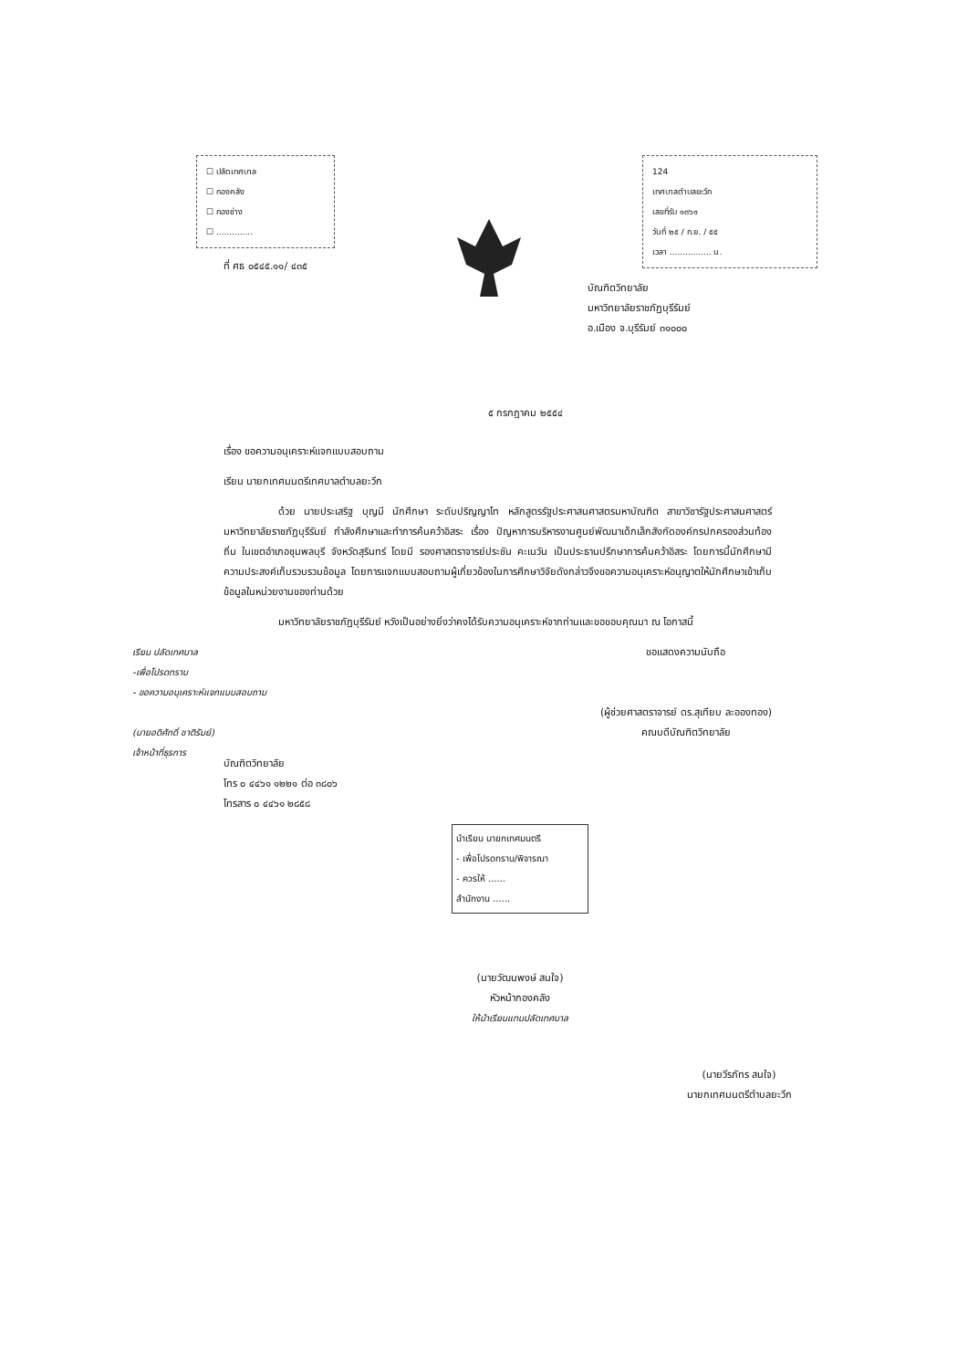☐ ปลัดเทศบาล
☐ กองคลัง
☐ กองช่าง
☐ ..............
ที่ ศธ ๐๕๔๕.๑๑/ ๔๓๕
124
เทศบาลตำบลยะวึก
เลขที่รับ ๑๓๖๑
วันที่ ๒๕ / ก.ย. / ๕๕
เวลา ................ น.
บัณฑิตวิทยาลัย
มหาวิทยาลัยราชภัฏบุรีรัมย์
อ.เมือง จ.บุรีรัมย์ ๓๑๐๐๐
๕ กรกฎาคม ๒๕๕๔
เรื่อง ขอความอนุเคราะห์แจกแบบสอบถาม
เรียน นายกเทศมนตรีเทศบาลตำบลยะวึก
ด้วย นายประเสริฐ บุญมี นักศึกษา ระดับปริญญาโท หลักสูตรรัฐประศาสนศาสตรมหาบัณฑิต สาขาวิชารัฐประศาสนศาสตร์ มหาวิทยาลัยราชภัฏบุรีรัมย์ กำลังศึกษาและทำการค้นคว้าอิสระ เรื่อง ปัญหาการบริหารงานศูนย์พัฒนาเด็กเล็กสังกัดองค์กรปกครองส่วนท้องถิ่น ในเขตอำเภอชุมพลบุรี จังหวัดสุรินทร์ โดยมี รองศาสตราจารย์ประชัน คะเนวัน เป็นประธานปรึกษาการค้นคว้าอิสระ โดยการนี้นักศึกษามีความประสงค์เก็บรวบรวมข้อมูล โดยการแจกแบบสอบถามผู้เกี่ยวข้องในการศึกษาวิจัยดังกล่าวจึงขอความอนุเคราะห์อนุญาตให้นักศึกษาเข้าเก็บข้อมูลในหน่วยงานของท่านด้วย
มหาวิทยาลัยราชภัฏบุรีรัมย์ หวังเป็นอย่างยิ่งว่าคงได้รับความอนุเคราะห์จากท่านและขอขอบคุณมา ณ โอกาสนี้
เรียน ปลัดเทศบาล
-เพื่อโปรดทราบ
- ขอความอนุเคราะห์แจกแบบสอบถาม
(นายอดิศักดิ์ ชาติรัมย์)
เจ้าหน้าที่ธุรการ
ขอแสดงความนับถือ
(ผู้ช่วยศาสตราจารย์ ดร.สุเทียบ ละอองทอง)
คณบดีบัณฑิตวิทยาลัย
บัณฑิตวิทยาลัย
โทร ๐ ๔๔๖๑ ๑๒๒๑ ต่อ ๓๘๐๖
โทรสาร ๐ ๔๔๖๑ ๒๘๕๘
นำเรียน นายกเทศมนตรี
- เพื่อโปรดทราบ/พิจารณา
- ควรให้ ......
สำนักงาน ......
(นายวัฒนพงษ์ สนใจ)
หัวหน้ากองคลัง
ให้นำเรียนแทนปลัดเทศบาล
(นายวีรภัทร สนใจ)
นายกเทศมนตรีตำบลยะวึก